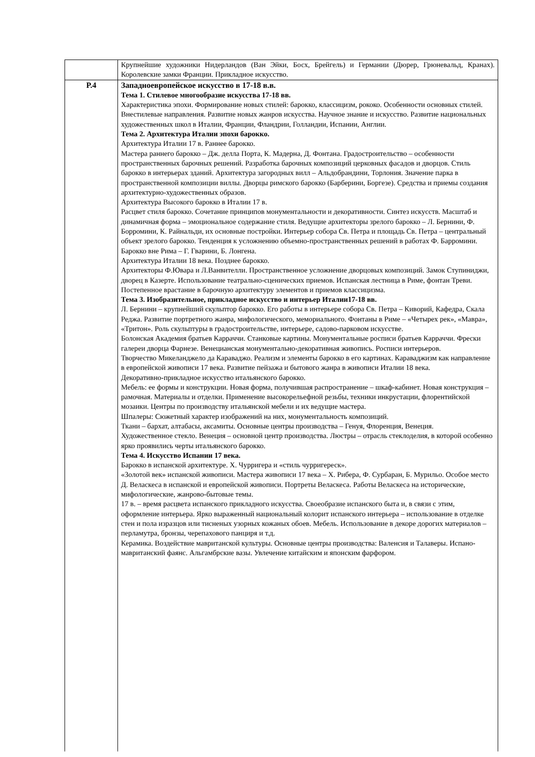| | Крупнейшие художники Нидерландов (Ван Эйки, Босх, Брейгель) и Германии (Дюрер, Грюневальд, Кранах). Королевские замки Франции. Прикладное искусство. |
| Р.4 | Западноевропейское искусство в 17-18 в.в. Тема 1. Стилевое многообразие искусства 17-18 вв. Характеристика эпохи. Формирование новых стилей: барокко, классицизм, рококо. Особенности основных стилей. Внестилевые направления. Развитие новых жанров искусства. Научное знание и искусство. Развитие национальных художественных школ в Италии, Франции, Фландрии, Голландии, Испании, Англии. Тема 2. Архитектура Италии эпохи барокко. Архитектура Италии 17 в. Раннее барокко. Мастера раннего барокко – Дж. делла Порта, К. Мадерна, Д. Фонтана. Градостроительство – особенности пространственных барочных решений. Разработка барочных композиций церковных фасадов и дворцов. Стиль барокко в интерьерах зданий. Архитектура загородных вилл – Альдобрандини, Торлония. Значение парка в пространственной композиции виллы. Дворцы римского барокко (Барберини, Боргезе). Средства и приемы создания архитектурно-художественных образов. Архитектура Высокого барокко в Италии 17 в. Расцвет стиля барокко. Сочетание принципов монументальности и декоративности. Синтез искусств. Масштаб и динамичная форма – эмоциональное содержание стиля. Ведущие архитекторы зрелого барокко – Л. Бернини, Ф. Борромини, К. Райнальди, их основные постройки. Интерьер собора Св. Петра и площадь Св. Петра – центральный объект зрелого барокко. Тенденция к усложнению объемно-пространственных решений в работах Ф. Барромини. Барокко вне Рима – Г. Гварини, Б. Лонгена. Архитектура Италии 18 века. Позднее барокко. Архитекторы Ф.Ювара и Л.Ванвителли. Пространственное усложнение дворцовых композиций. Замок Ступиниджи, дворец в Казерте. Использование театрально-сценических приемов. Испанская лестница в Риме, фонтан Треви. Постепенное врастание в барочную архитектуру элементов и приемов классицизма. Тема 3. Изобразительное, прикладное искусство и интерьер Италии17-18 вв. Л. Бернини – крупнейший скульптор барокко. Его работы в интерьере собора Св. Петра – Киворий, Кафедра, Скала Реджа. Развитие портретного жанра, мифологического, мемориального. Фонтаны в Риме – «Четырех рек», «Мавра», «Тритон». Роль скульптуры в градостроительстве, интерьере, садово-парковом искусстве. Болонская Академия братьев Карраччи. Станковые картины. Монументальные росписи братьев Карраччи. Фрески галереи дворца Фарнезе. Венецианская монументально-декоративная живопись. Росписи интерьеров. Творчество Микеланджело да Караваджо. Реализм и элементы барокко в его картинах. Караваджизм как направление в европейской живописи 17 века. Развитие пейзажа и бытового жанра в живописи Италии 18 века. Декоративно-прикладное искусство итальянского барокко. Мебель: ее формы и конструкции. Новая форма, получившая распространение – шкаф-кабинет. Новая конструкция – рамочная. Материалы и отделки. Применение высокорельефной резьбы, техники инкрустации, флорентийской мозаики. Центры по производству итальянской мебели и их ведущие мастера. Шпалеры: Сюжетный характер изображений на них, монументальность композиций. Ткани – бархат, алтабасы, аксамиты. Основные центры производства – Генуя, Флоренция, Венеция. Художественное стекло. Венеция – основной центр производства. Люстры – отрасль стеклоделия, в которой особенно ярко проявились черты итальянского барокко. Тема 4. Искусство Испании 17 века. Барокко в испанской архитектуре. Х. Чурригера и «стиль чурригереск». «Золотой век» испанской живописи. Мастера живописи 17 века – Х. Рибера, Ф. Сурбаран, Б. Мурильо. Особое место Д. Веласкеса в испанской и европейской живописи. Портреты Веласкеса. Работы Веласкеса на исторические, мифологические, жанрово-бытовые темы. 17 в. – время расцвета испанского прикладного искусства. Своеобразие испанского быта и, в связи с этим, оформление интерьера. Ярко выраженный национальный колорит испанского интерьера – использование в отделке стен и пола изразцов или тисненых узорных кожаных обоев. Мебель. Использование в декоре дорогих материалов – перламутра, бронзы, черепахового панциря и т.д. Керамика. Воздействие мавританской культуры. Основные центры производства: Валенсия и Талаверы. Испано-мавританский фаянс. Альгамбрские вазы. Увлечение китайским и японским фарфором. |